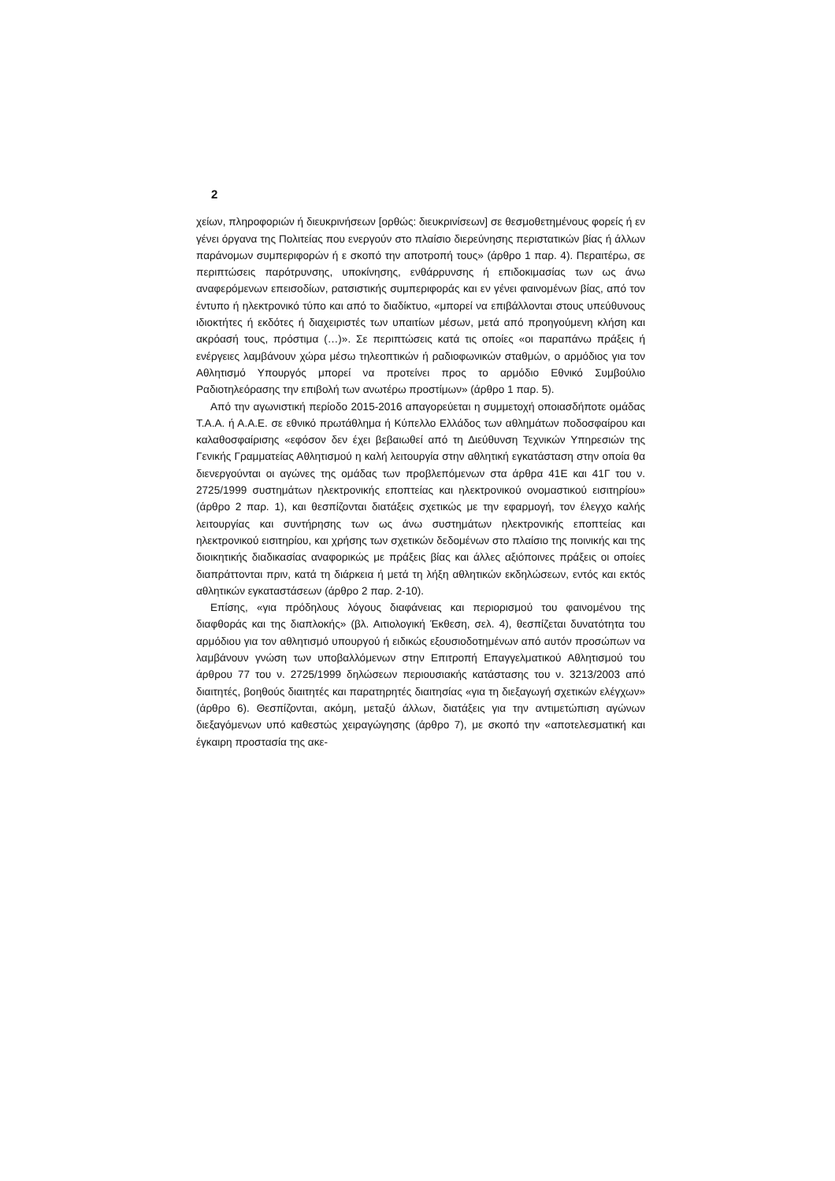2
χείων, πληροφοριών ή διευκρινήσεων [ορθώς: διευκρινίσεων] σε θεσμοθετημένους φορείς ή εν γένει όργανα της Πολιτείας που ενεργούν στο πλαίσιο διερεύνησης περιστατικών βίας ή άλλων παράνομων συμπεριφορών ή ε σκοπό την αποτροπή τους» (άρθρο 1 παρ. 4). Περαιτέρω, σε περιπτώσεις παρότρυνσης, υποκίνησης, ενθάρρυνσης ή επιδοκιμασίας των ως άνω αναφερόμενων επεισοδίων, ρατσιστικής συμπεριφοράς και εν γένει φαινομένων βίας, από τον έντυπο ή ηλεκτρονικό τύπο και από το διαδίκτυο, «μπορεί να επιβάλλονται στους υπεύθυνους ιδιοκτήτες ή εκδότες ή διαχειριστές των υπαιτίων μέσων, μετά από προηγούμενη κλήση και ακρόασή τους, πρόστιμα (…)». Σε περιπτώσεις κατά τις οποίες «οι παραπάνω πράξεις ή ενέργειες λαμβάνουν χώρα μέσω τηλεοπτικών ή ραδιοφωνικών σταθμών, ο αρμόδιος για τον Αθλητισμό Υπουργός μπορεί να προτείνει προς το αρμόδιο Εθνικό Συμβούλιο Ραδιοτηλεόρασης την επιβολή των ανωτέρω προστίμων» (άρθρο 1 παρ. 5).
Από την αγωνιστική περίοδο 2015-2016 απαγορεύεται η συμμετοχή οποιασδήποτε ομάδας Τ.Α.Α. ή Α.Α.Ε. σε εθνικό πρωτάθλημα ή Κύπελλο Ελλάδος των αθλημάτων ποδοσφαίρου και καλαθοσφαίρισης «εφόσον δεν έχει βεβαιωθεί από τη Διεύθυνση Τεχνικών Υπηρεσιών της Γενικής Γραμματείας Αθλητισμού η καλή λειτουργία στην αθλητική εγκατάσταση στην οποία θα διενεργούνται οι αγώνες της ομάδας των προβλεπόμενων στα άρθρα 41Ε και 41Γ του ν. 2725/1999 συστημάτων ηλεκτρονικής εποπτείας και ηλεκτρονικού ονομαστικού εισιτηρίου» (άρθρο 2 παρ. 1), και θεσπίζονται διατάξεις σχετικώς με την εφαρμογή, τον έλεγχο καλής λειτουργίας και συντήρησης των ως άνω συστημάτων ηλεκτρονικής εποπτείας και ηλεκτρονικού εισιτηρίου, και χρήσης των σχετικών δεδομένων στο πλαίσιο της ποινικής και της διοικητικής διαδικασίας αναφορικώς με πράξεις βίας και άλλες αξιόποινες πράξεις οι οποίες διαπράττονται πριν, κατά τη διάρκεια ή μετά τη λήξη αθλητικών εκδηλώσεων, εντός και εκτός αθλητικών εγκαταστάσεων (άρθρο 2 παρ. 2-10).
Επίσης, «για πρόδηλους λόγους διαφάνειας και περιορισμού του φαινομένου της διαφθοράς και της διαπλοκής» (βλ. Αιτιολογική Έκθεση, σελ. 4), θεσπίζεται δυνατότητα του αρμόδιου για τον αθλητισμό υπουργού ή ειδικώς εξουσιοδοτημένων από αυτόν προσώπων να λαμβάνουν γνώση των υποβαλλόμενων στην Επιτροπή Επαγγελματικού Αθλητισμού του άρθρου 77 του ν. 2725/1999 δηλώσεων περιουσιακής κατάστασης του ν. 3213/2003 από διαιτητές, βοηθούς διαιτητές και παρατηρητές διαιτησίας «για τη διεξαγωγή σχετικών ελέγχων» (άρθρο 6). Θεσπίζονται, ακόμη, μεταξύ άλλων, διατάξεις για την αντιμετώπιση αγώνων διεξαγόμενων υπό καθεστώς χειραγώγησης (άρθρο 7), με σκοπό την «αποτελεσματική και έγκαιρη προστασία της ακε-